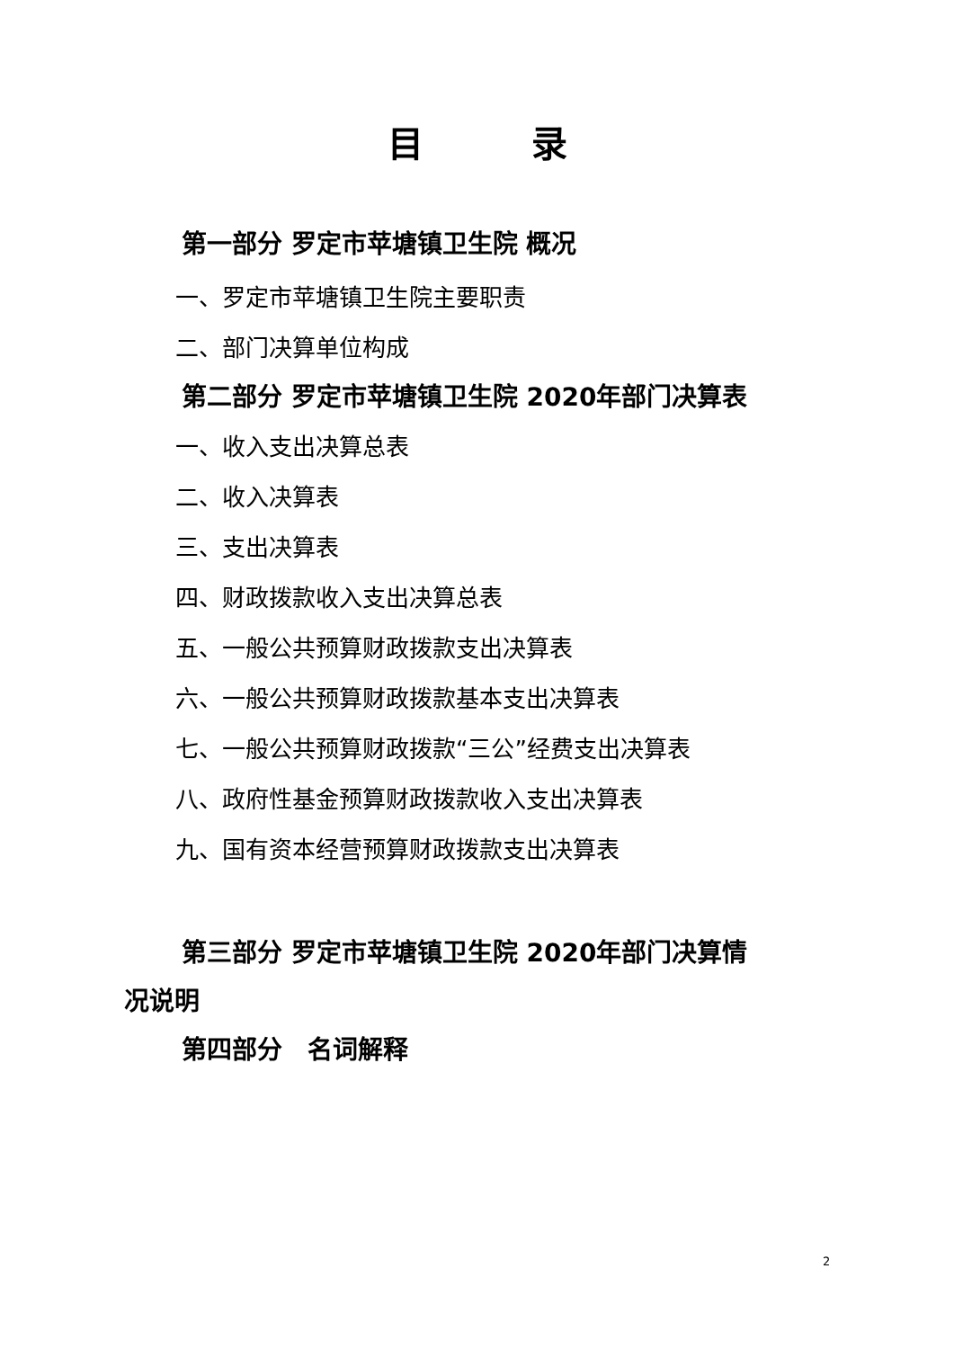目　　　录
第一部分 罗定市苹塘镇卫生院 概况
一、罗定市苹塘镇卫生院主要职责
二、部门决算单位构成
第二部分 罗定市苹塘镇卫生院 2020年部门决算表
一、收入支出决算总表
二、收入决算表
三、支出决算表
四、财政拨款收入支出决算总表
五、一般公共预算财政拨款支出决算表
六、一般公共预算财政拨款基本支出决算表
七、一般公共预算财政拨款“三公”经费支出决算表
八、政府性基金预算财政拨款收入支出决算表
九、国有资本经营预算财政拨款支出决算表
第三部分 罗定市苹塘镇卫生院 2020年部门决算情
况说明
第四部分　名词解释
2